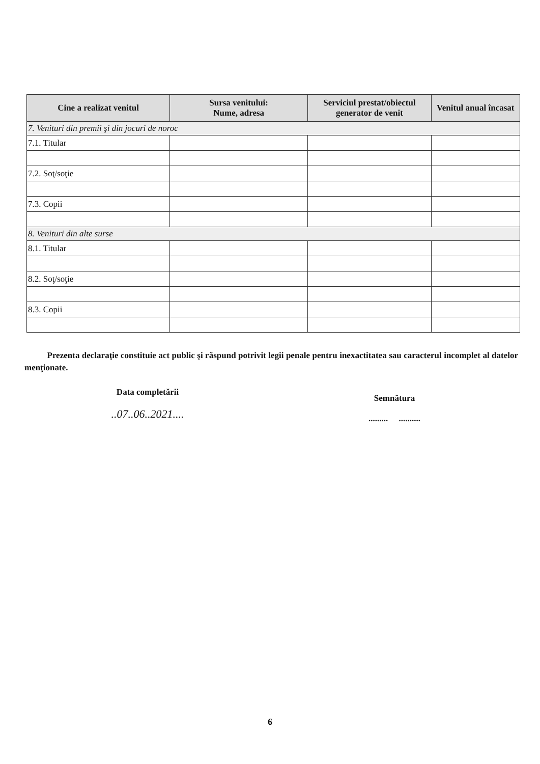| Cine a realizat venitul | Sursa venitului: Nume, adresa | Serviciul prestat/obiectul generator de venit | Venitul anual încasat |
| --- | --- | --- | --- |
| 7. Venituri din premii şi din jocuri de noroc | | | |
| 7.1. Titular | | | |
| 7.2. Soţ/soţie | | | |
| 7.3. Copii | | | |
| 8. Venituri din alte surse | | | |
| 8.1. Titular | | | |
| 8.2. Soţ/soţie | | | |
| 8.3. Copii | | | |
Prezenta declaraţie constituie act public şi răspund potrivit legii penale pentru inexactitatea sau caracterul incomplet al datelor menţionate.
Data completării
..07..06..2021....
Semnătura
......... ..........
6